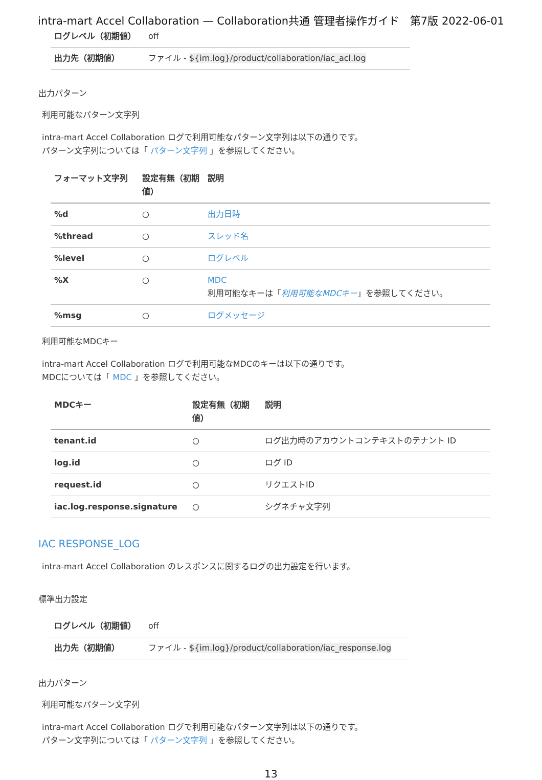intra-mart Accel Collaboration — Collaboration共通 管理者操作ガイド　第7版 2022-06-01
| ログレベル（初期値） | off |
| 出力先（初期値） | ファイル - ${im.log}/product/collaboration/iac_acl.log |
出力パターン
利用可能なパターン文字列
intra-mart Accel Collaboration ログで利用可能なパターン文字列は以下の通りです。
パターン文字列については「 パターン文字列 」を参照してください。
| フォーマット文字列 | 設定有無（初期値） | 説明 |
| --- | --- | --- |
| %d | ○ | 出力日時 |
| %thread | ○ | スレッド名 |
| %level | ○ | ログレベル |
| %X | ○ | MDC 利用可能なキーは「 利用可能なMDCキー 」を参照してください。 |
| %msg | ○ | ログメッセージ |
利用可能なMDCキー
intra-mart Accel Collaboration ログで利用可能なMDCのキーは以下の通りです。
MDCについては「 MDC 」を参照してください。
| MDCキー | 設定有無（初期値） | 説明 |
| --- | --- | --- |
| tenant.id | ○ | ログ出力時のアカウントコンテキストのテナント ID |
| log.id | ○ | ログ ID |
| request.id | ○ | リクエストID |
| iac.log.response.signature | ○ | シグネチャ文字列 |
IAC RESPONSE_LOG
intra-mart Accel Collaboration のレスポンスに関するログの出力設定を行います。
標準出力設定
| ログレベル（初期値） | off |
| 出力先（初期値） | ファイル - ${im.log}/product/collaboration/iac_response.log |
出力パターン
利用可能なパターン文字列
intra-mart Accel Collaboration ログで利用可能なパターン文字列は以下の通りです。
パターン文字列については「 パターン文字列 」を参照してください。
13